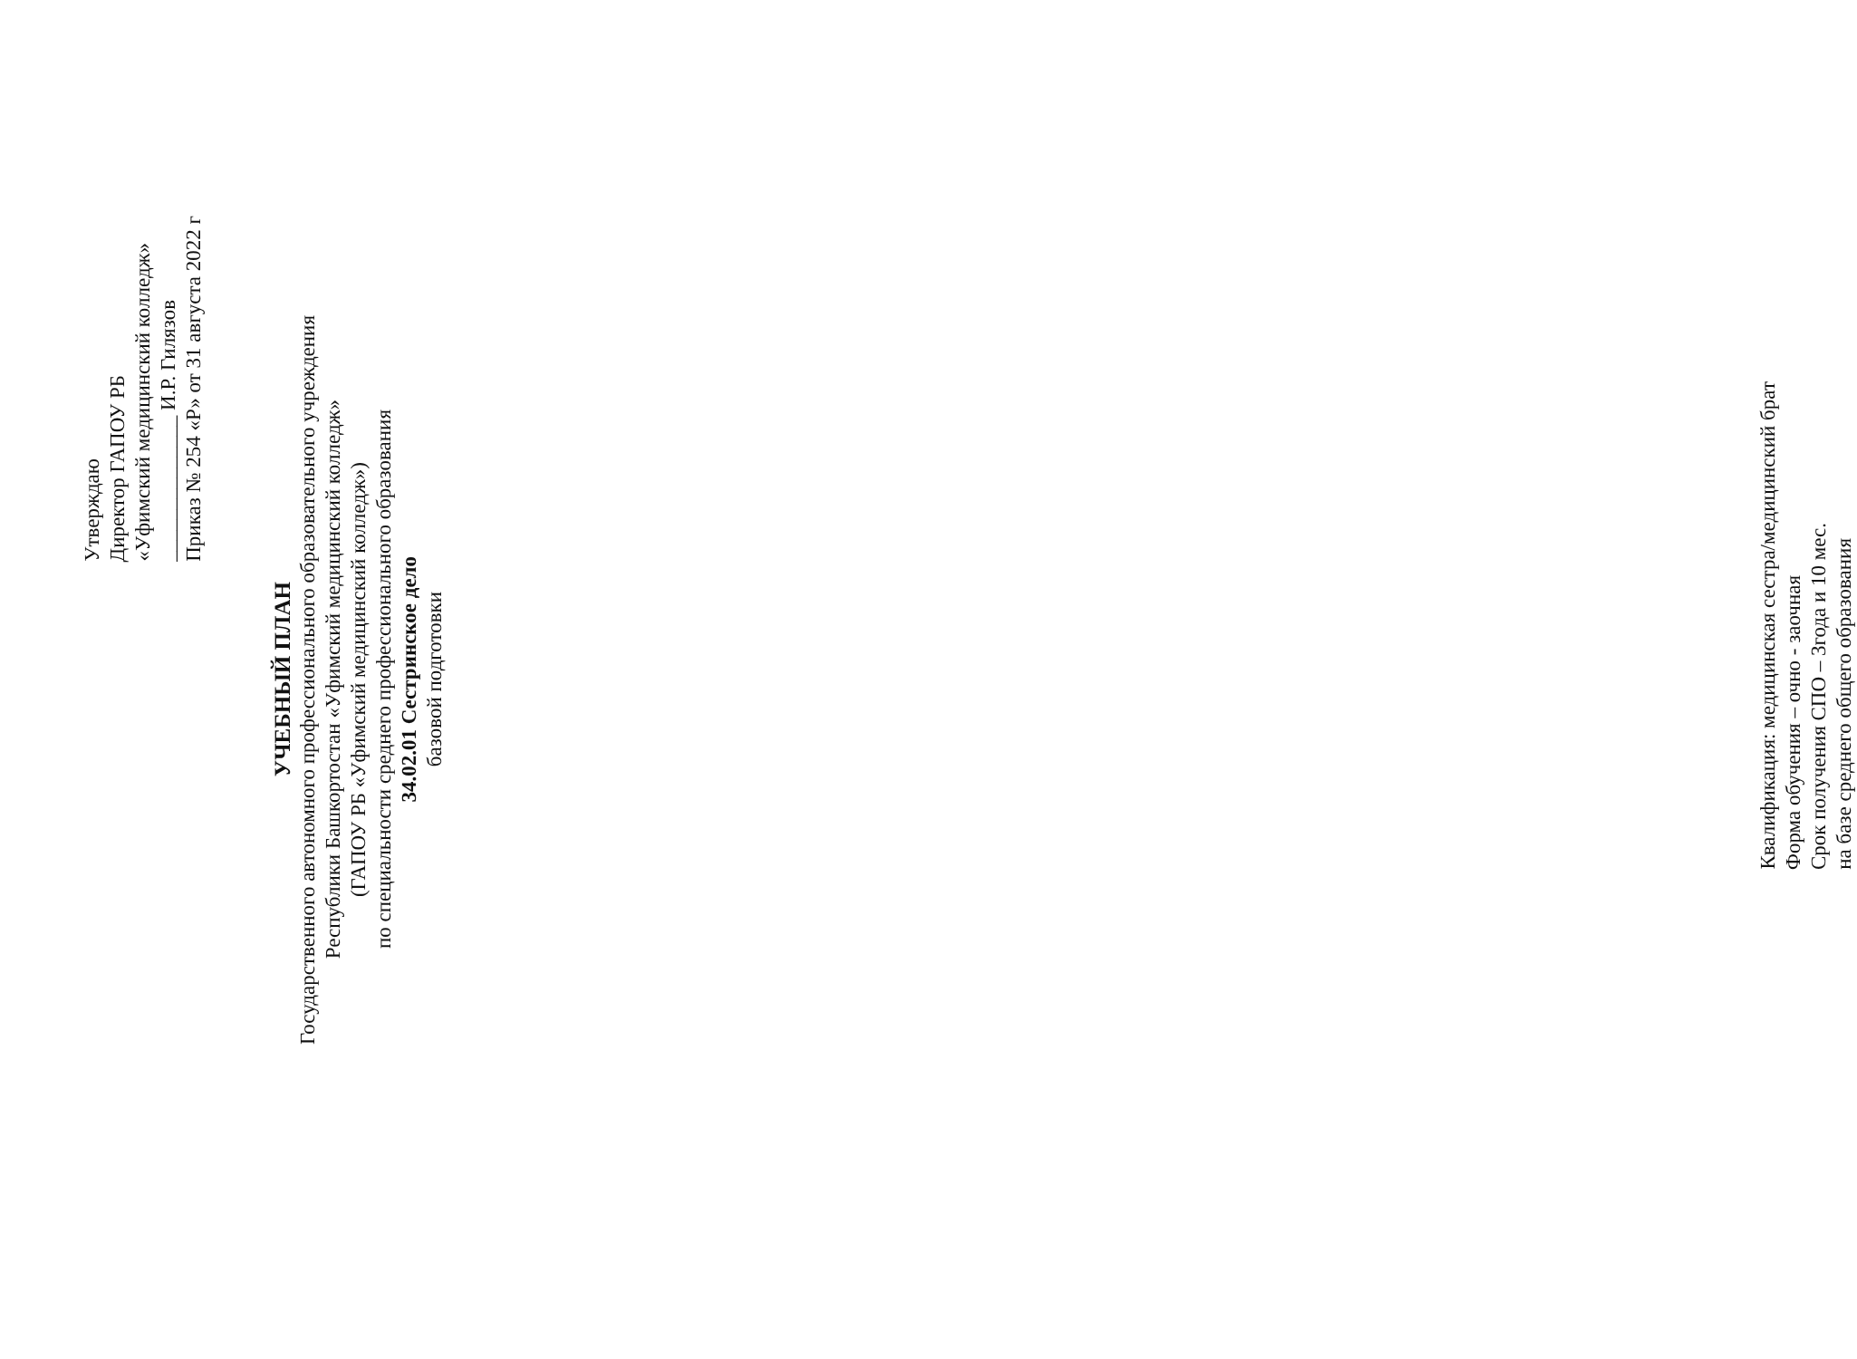Утверждаю
Директор ГАПОУ РБ
«Уфимский медицинский колледж»
______________ И.Р. Гилязов
Приказ № 254 «Р» от 31 августа 2022 г
УЧЕБНЫЙ ПЛАН
Государственного автономного профессионального образовательного учреждения
Республики Башкортостан «Уфимский медицинский колледж»
(ГАПОУ РБ «Уфимский медицинский колледж»)
по специальности среднего профессионального образования
34.02.01 Сестринское дело
базовой подготовки
Квалификация: медицинская сестра/медицинский брат
Форма обучения – очно - заочная
Срок получения СПО – 3года и 10 мес.
на базе среднего общего образования